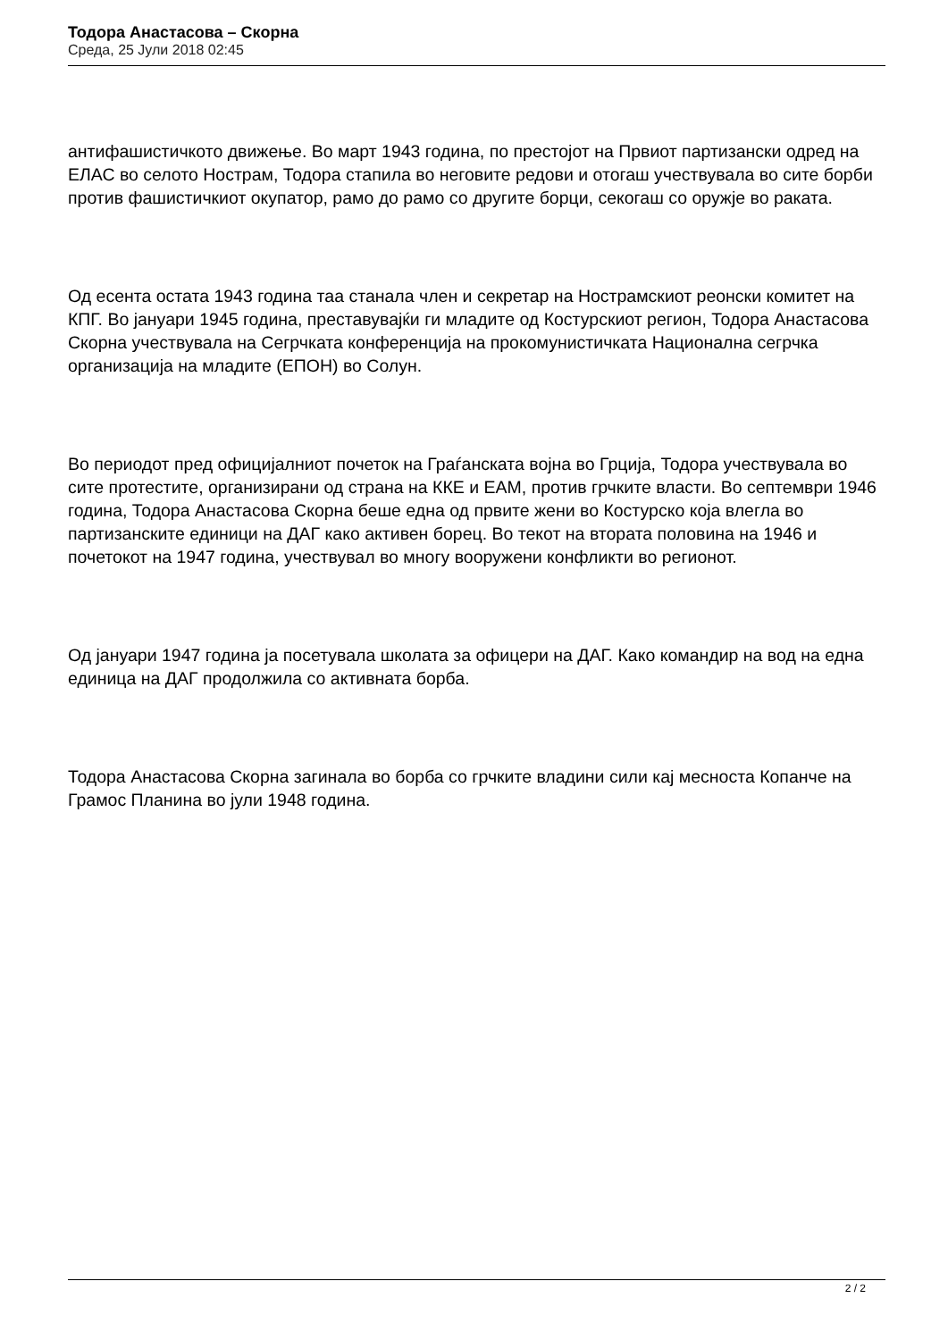Тодора Анастасова – Скорна
Среда, 25 Јули 2018 02:45
антифашистичкото движење. Во март 1943 година, по престојот на Првиот партизански одред на ЕЛАС во селото Нострам, Тодора стапила во неговите редови и отогаш учествувала во сите борби против фашистичкиот окупатор, рамо до рамо со другите борци, секогаш со оружје во раката.
Од есента остата 1943 година таа станала член и секретар на Нострамскиот реонски комитет на КПГ. Во јануари 1945 година, преставувајќи ги младите од Костурскиот регион, Тодора Анастасова Скорна учествувала на Сегрчката конференција на прокомунистичката Национална сегрчка организација на младите (ЕПОН) во Солун.
Во периодот пред официјалниот почеток на Граѓанската војна во Грција, Тодора учествувала во сите протестите, организирани од страна на ККЕ и ЕАМ, против грчките власти. Во септември 1946 година, Тодора Анастасова Скорна беше една од првите жени во Костурско која влегла во партизанските единици на ДАГ како активен борец. Во текот на втората половина на 1946 и почетокот на 1947 година, учествувал во многу вооружени конфликти во регионот.
Од јануари 1947 година ја посетувала школата за офицери на ДАГ. Како командир на вод на една единица на ДАГ продолжила со активната борба.
Тодора Анастасова Скорна загинала во борба со грчките владини сили кај месноста Копанче на Грамос Планина во јули 1948 година.
2 / 2